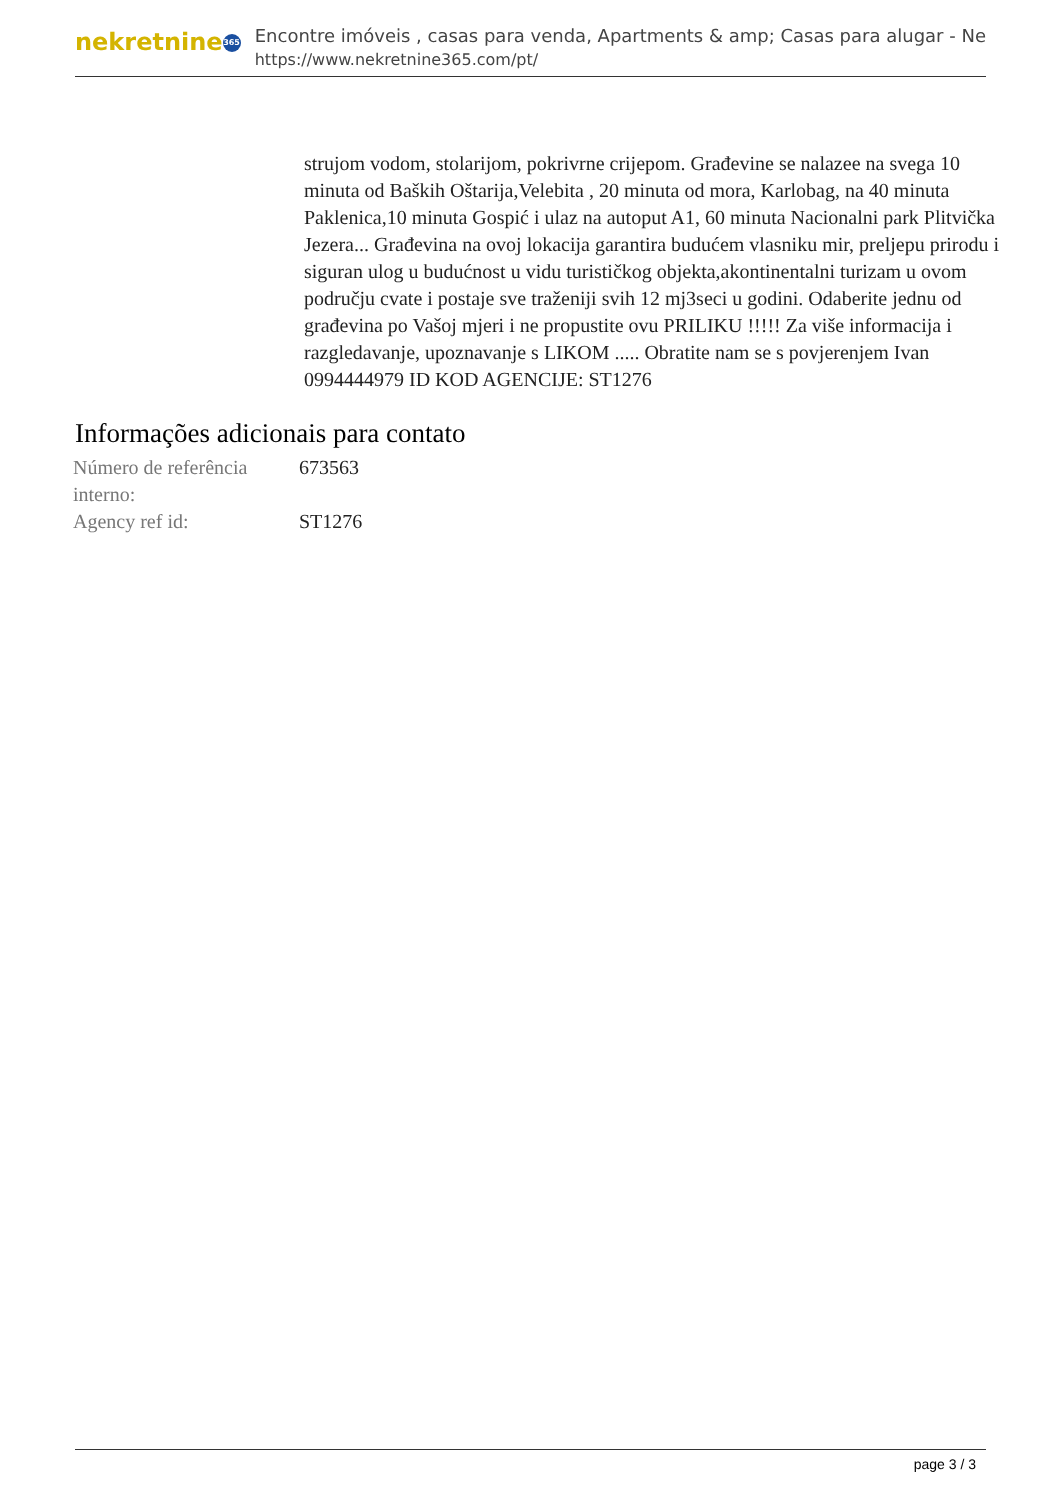nekretnine 365
Encontre imóveis , casas para venda, Apartments & amp; Casas para alugar - Ne
https://www.nekretnine365.com/pt/
strujom vodom, stolarijom, pokrivrne crijepom. Građevine se nalazee na svega 10 minuta od Baških Oštarija,Velebita , 20 minuta od mora, Karlobag, na 40 minuta Paklenica,10 minuta Gospić i ulaz na autoput A1, 60 minuta Nacionalni park Plitvička Jezera... Građevina na ovoj lokacija garantira budućem vlasniku mir, preljepu prirodu i siguran ulog u budućnost u vidu turističkog objekta,akontinentalni turizam u ovom području cvate i postaje sve traženiji svih 12 mj3seci u godini. Odaberite jednu od građevina po Vašoj mjeri i ne propustite ovu PRILIKU !!!!! Za više informacija i razgledavanje, upoznavanje s LIKOM ..... Obratite nam se s povjerenjem Ivan 0994444979 ID KOD AGENCIJE: ST1276
Informações adicionais para contato
| Número de referência interno: | 673563 |
| Agency ref id: | ST1276 |
page 3 / 3